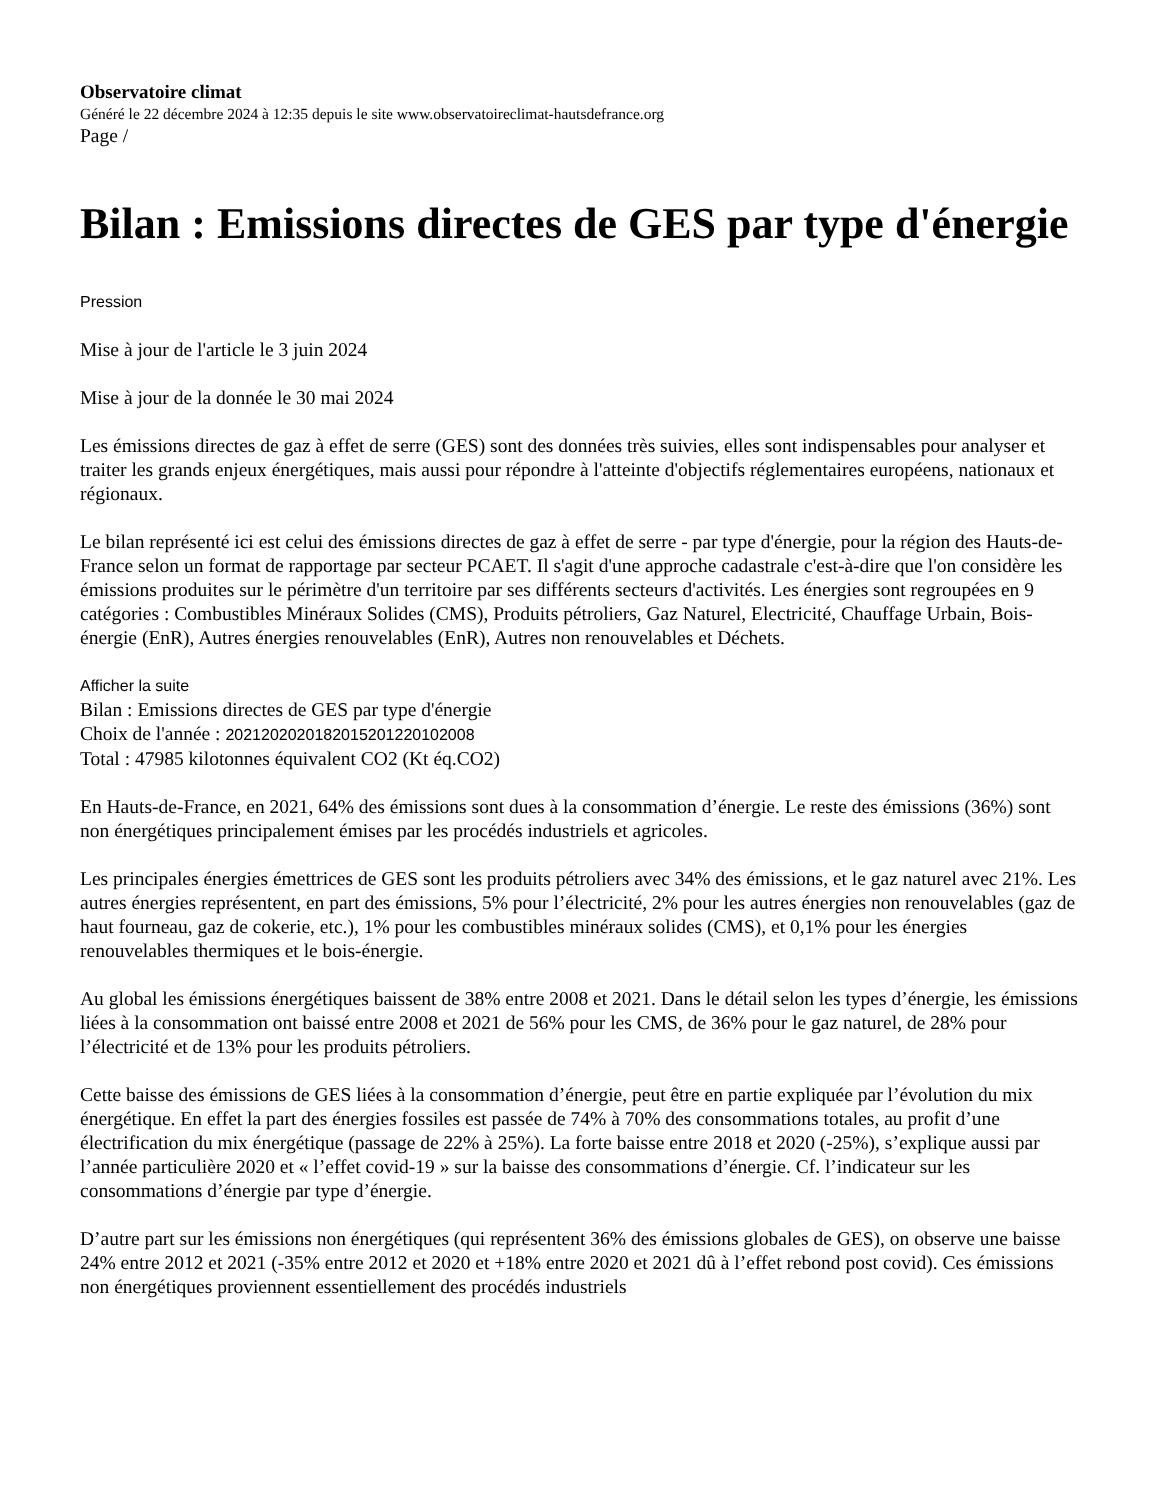Observatoire climat
Généré le 22 décembre 2024 à 12:35 depuis le site www.observatoireclimat-hautsdefrance.org
Page /
Bilan : Emissions directes de GES par type d'énergie
Pression
Mise à jour de l'article le 3 juin 2024
Mise à jour de la donnée le 30 mai 2024
Les émissions directes de gaz à effet de serre (GES) sont des données très suivies, elles sont indispensables pour analyser et traiter les grands enjeux énergétiques, mais aussi pour répondre à l'atteinte d'objectifs réglementaires européens, nationaux et régionaux.
Le bilan représenté ici est celui des émissions directes de gaz à effet de serre - par type d'énergie, pour la région des Hauts-de-France selon un format de rapportage par secteur PCAET. Il s'agit d'une approche cadastrale c'est-à-dire que l'on considère les émissions produites sur le périmètre d'un territoire par ses différents secteurs d'activités. Les énergies sont regroupées en 9 catégories : Combustibles Minéraux Solides (CMS), Produits pétroliers, Gaz Naturel, Electricité, Chauffage Urbain, Bois-énergie (EnR), Autres énergies renouvelables (EnR), Autres non renouvelables et Déchets.
Afficher la suite
Bilan : Emissions directes de GES par type d'énergie
Choix de l'année : 2021202020182015201220102008
Total : 47985 kilotonnes équivalent CO2 (Kt éq.CO2)
En Hauts-de-France, en 2021, 64% des émissions sont dues à la consommation d’énergie. Le reste des émissions (36%) sont non énergétiques principalement émises par les procédés industriels et agricoles.
Les principales énergies émettrices de GES sont les produits pétroliers avec 34% des émissions, et le gaz naturel avec 21%. Les autres énergies représentent, en part des émissions, 5% pour l’électricité, 2% pour les autres énergies non renouvelables (gaz de haut fourneau, gaz de cokerie, etc.), 1% pour les combustibles minéraux solides (CMS), et 0,1% pour les énergies renouvelables thermiques et le bois-énergie.
Au global les émissions énergétiques baissent de 38% entre 2008 et 2021. Dans le détail selon les types d’énergie, les émissions liées à la consommation ont baissé entre 2008 et 2021 de 56% pour les CMS, de 36% pour le gaz naturel, de 28% pour l’électricité et de 13% pour les produits pétroliers.
Cette baisse des émissions de GES liées à la consommation d’énergie, peut être en partie expliquée par l’évolution du mix énergétique. En effet la part des énergies fossiles est passée de 74% à 70% des consommations totales, au profit d’une électrification du mix énergétique (passage de 22% à 25%). La forte baisse entre 2018 et 2020 (-25%), s’explique aussi par l’année particulière 2020 et « l’effet covid-19 » sur la baisse des consommations d’énergie. Cf. l’indicateur sur les consommations d’énergie par type d’énergie.
D’autre part sur les émissions non énergétiques (qui représentent 36% des émissions globales de GES), on observe une baisse 24% entre 2012 et 2021 (-35% entre 2012 et 2020 et +18% entre 2020 et 2021 dû à l’effet rebond post covid). Ces émissions non énergétiques proviennent essentiellement des procédés industriels